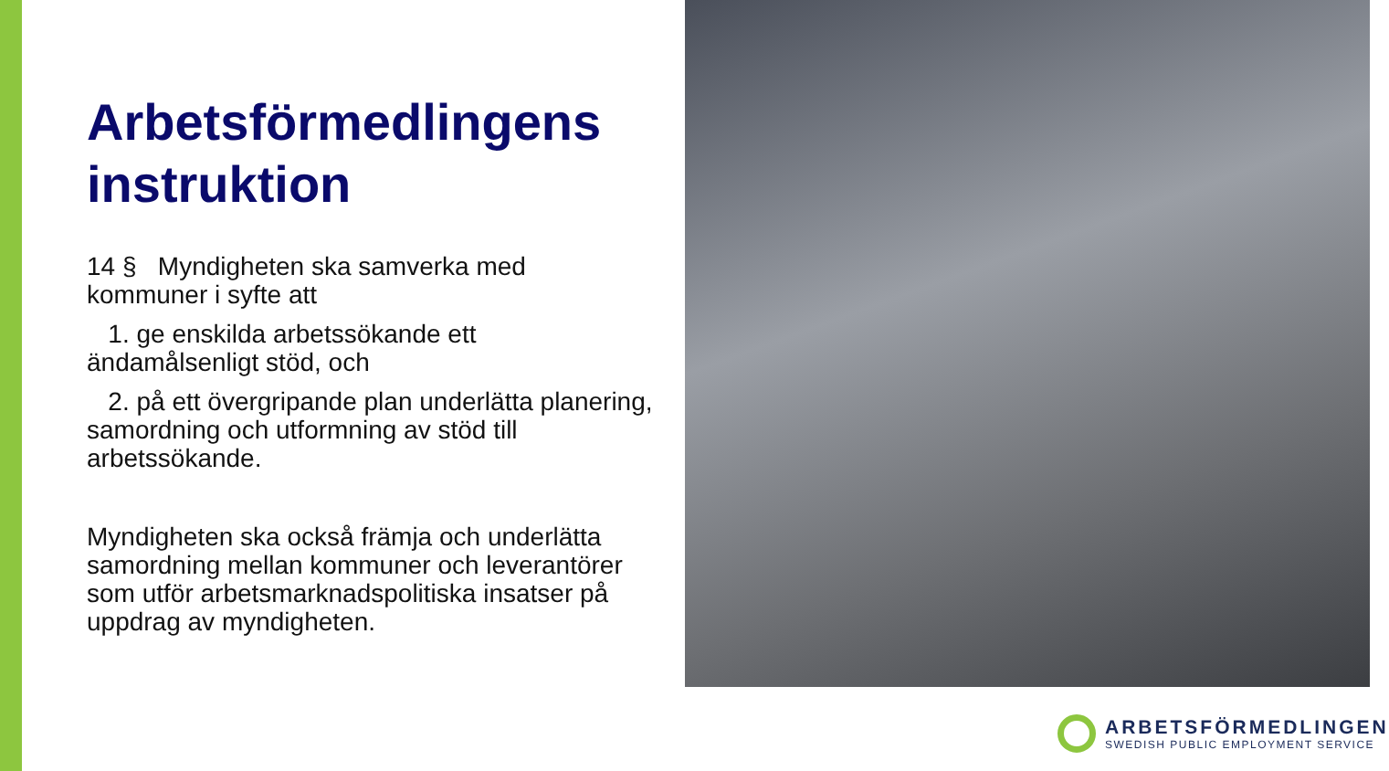Arbetsförmedlingens instruktion
14 § Myndigheten ska samverka med kommuner i syfte att
1. ge enskilda arbetssökande ett ändamålsenligt stöd, och
2. på ett övergripande plan underlätta planering, samordning och utformning av stöd till arbetssökande.
Myndigheten ska också främja och underlätta samordning mellan kommuner och leverantörer som utför arbetsmarknadspolitiska insatser på uppdrag av myndigheten.
ARBETSFÖRMEDLINGEN
SWEDISH PUBLIC EMPLOYMENT SERVICE